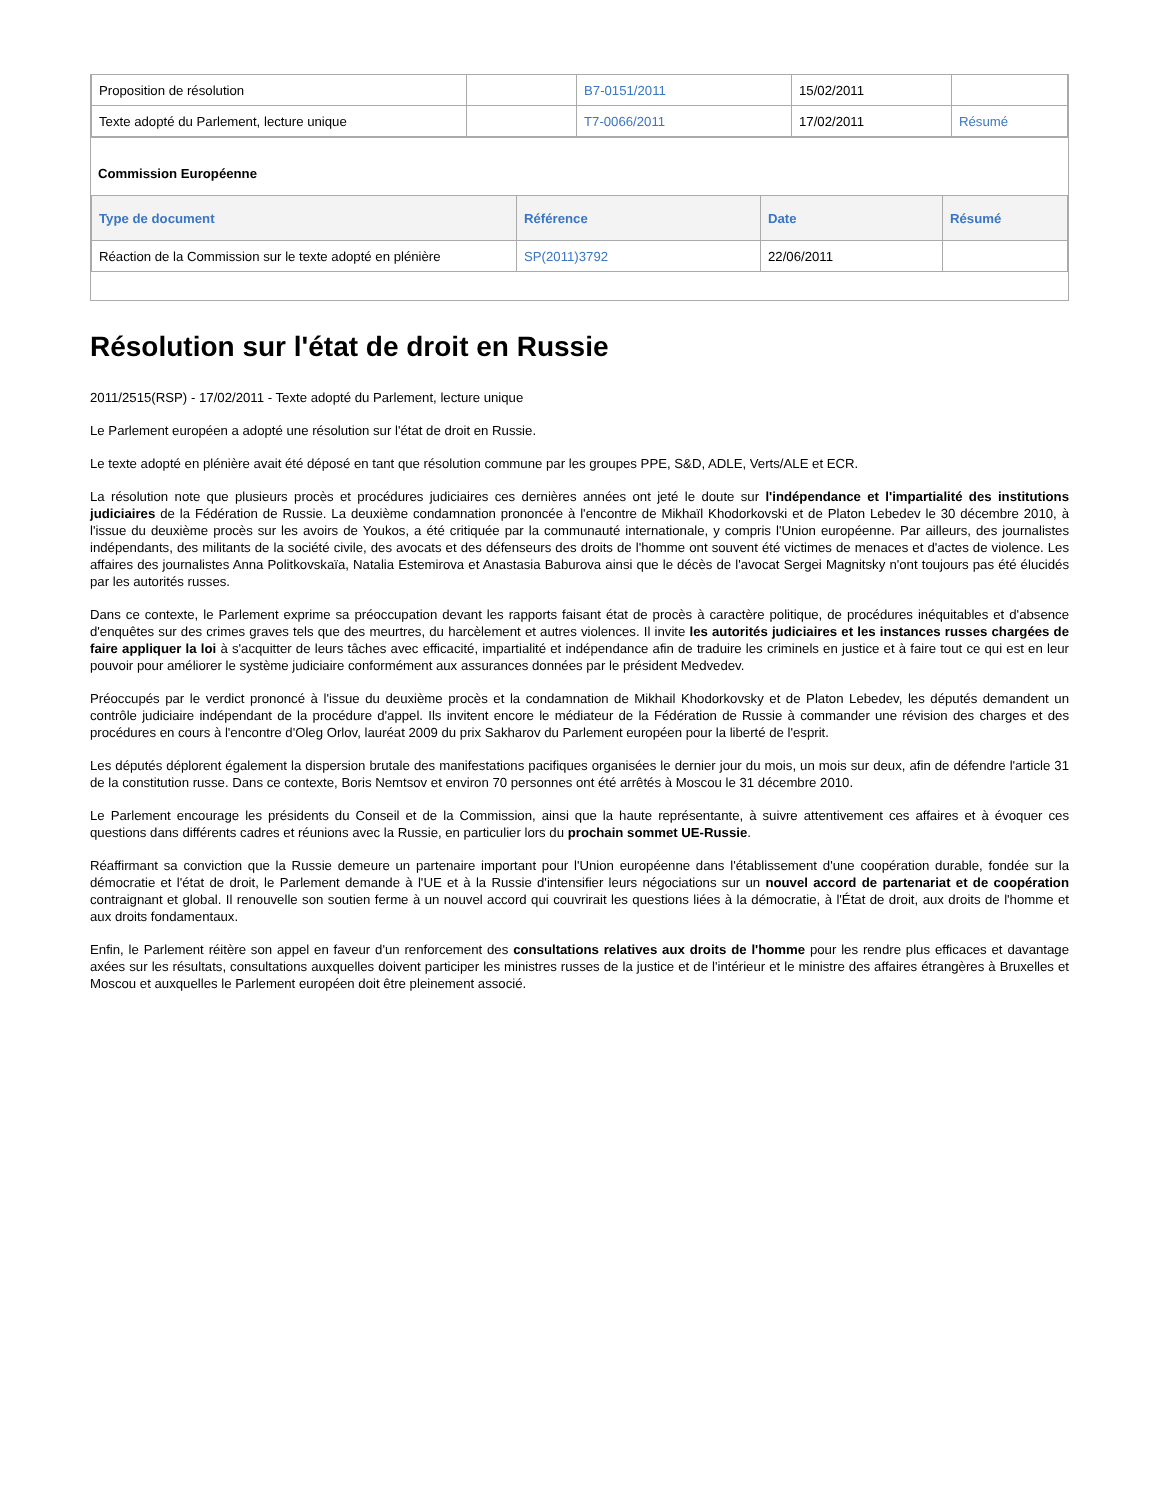| Proposition de résolution | | B7-0151/2011 | 15/02/2011 | |
| Texte adopté du Parlement, lecture unique | | T7-0066/2011 | 17/02/2011 | Résumé |
Commission Européenne
| Type de document | Référence | Date | Résumé |
| --- | --- | --- | --- |
| Réaction de la Commission sur le texte adopté en plénière | SP(2011)3792 | 22/06/2011 | |
Résolution sur l'état de droit en Russie
2011/2515(RSP) - 17/02/2011 - Texte adopté du Parlement, lecture unique
Le Parlement européen a adopté une résolution sur l'état de droit en Russie.
Le texte adopté en plénière avait été déposé en tant que résolution commune par les groupes PPE, S&D, ADLE, Verts/ALE et ECR.
La résolution note que plusieurs procès et procédures judiciaires ces dernières années ont jeté le doute sur l'indépendance et l'impartialité des institutions judiciaires de la Fédération de Russie. La deuxième condamnation prononcée à l'encontre de Mikhaïl Khodorkovski et de Platon Lebedev le 30 décembre 2010, à l'issue du deuxième procès sur les avoirs de Youkos, a été critiquée par la communauté internationale, y compris l'Union européenne. Par ailleurs, des journalistes indépendants, des militants de la société civile, des avocats et des défenseurs des droits de l'homme ont souvent été victimes de menaces et d'actes de violence. Les affaires des journalistes Anna Politkovskaïa, Natalia Estemirova et Anastasia Baburova ainsi que le décès de l'avocat Sergei Magnitsky n'ont toujours pas été élucidés par les autorités russes.
Dans ce contexte, le Parlement exprime sa préoccupation devant les rapports faisant état de procès à caractère politique, de procédures inéquitables et d'absence d'enquêtes sur des crimes graves tels que des meurtres, du harcèlement et autres violences. Il invite les autorités judiciaires et les instances russes chargées de faire appliquer la loi à s'acquitter de leurs tâches avec efficacité, impartialité et indépendance afin de traduire les criminels en justice et à faire tout ce qui est en leur pouvoir pour améliorer le système judiciaire conformément aux assurances données par le président Medvedev.
Préoccupés par le verdict prononcé à l'issue du deuxième procès et la condamnation de Mikhail Khodorkovsky et de Platon Lebedev, les députés demandent un contrôle judiciaire indépendant de la procédure d'appel. Ils invitent encore le médiateur de la Fédération de Russie à commander une révision des charges et des procédures en cours à l'encontre d'Oleg Orlov, lauréat 2009 du prix Sakharov du Parlement européen pour la liberté de l'esprit.
Les députés déplorent également la dispersion brutale des manifestations pacifiques organisées le dernier jour du mois, un mois sur deux, afin de défendre l'article 31 de la constitution russe. Dans ce contexte, Boris Nemtsov et environ 70 personnes ont été arrêtés à Moscou le 31 décembre 2010.
Le Parlement encourage les présidents du Conseil et de la Commission, ainsi que la haute représentante, à suivre attentivement ces affaires et à évoquer ces questions dans différents cadres et réunions avec la Russie, en particulier lors du prochain sommet UE-Russie.
Réaffirmant sa conviction que la Russie demeure un partenaire important pour l'Union européenne dans l'établissement d'une coopération durable, fondée sur la démocratie et l'état de droit, le Parlement demande à l'UE et à la Russie d'intensifier leurs négociations sur un nouvel accord de partenariat et de coopération contraignant et global. Il renouvelle son soutien ferme à un nouvel accord qui couvrirait les questions liées à la démocratie, à l'État de droit, aux droits de l'homme et aux droits fondamentaux.
Enfin, le Parlement réitère son appel en faveur d'un renforcement des consultations relatives aux droits de l'homme pour les rendre plus efficaces et davantage axées sur les résultats, consultations auxquelles doivent participer les ministres russes de la justice et de l'intérieur et le ministre des affaires étrangères à Bruxelles et Moscou et auxquelles le Parlement européen doit être pleinement associé.